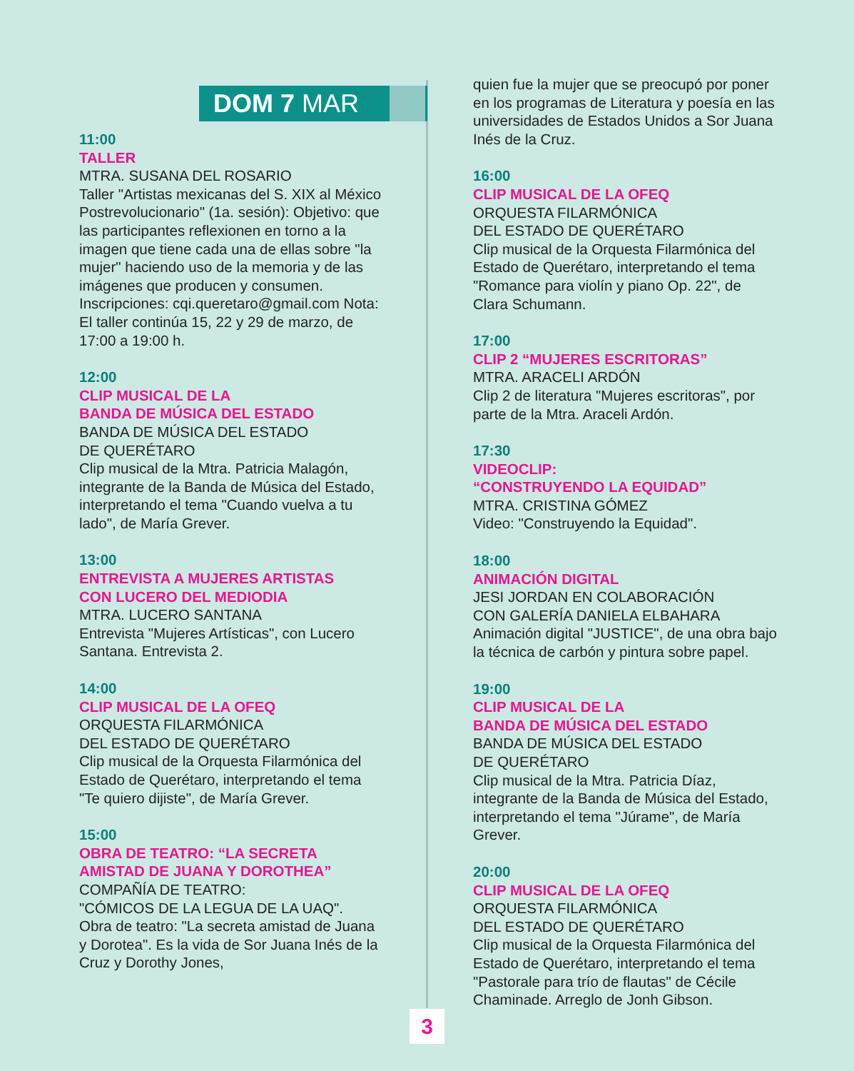DOM 7 MAR
11:00
TALLER
MTRA. SUSANA DEL ROSARIO
Taller "Artistas mexicanas del S. XIX al México Postrevolucionario" (1a. sesión): Objetivo: que las participantes reflexionen en torno a la imagen que tiene cada una de ellas sobre "la mujer" haciendo uso de la memoria y de las imágenes que producen y consumen. Inscripciones: cqi.queretaro@gmail.com Nota: El taller continúa 15, 22 y 29 de marzo, de 17:00 a 19:00 h.
12:00
CLIP MUSICAL DE LA
BANDA DE MÚSICA DEL ESTADO
BANDA DE MÚSICA DEL ESTADO
DE QUERÉTARO
Clip musical de la Mtra. Patricia Malagón, integrante de la Banda de Música del Estado, interpretando el tema "Cuando vuelva a tu lado", de María Grever.
13:00
ENTREVISTA A MUJERES ARTISTAS
CON LUCERO DEL MEDIODIA
MTRA. LUCERO SANTANA
Entrevista "Mujeres Artísticas", con Lucero Santana. Entrevista 2.
14:00
CLIP MUSICAL DE LA OFEQ
ORQUESTA FILARMÓNICA
DEL ESTADO DE QUERÉTARO
Clip musical de la Orquesta Filarmónica del Estado de Querétaro, interpretando el tema "Te quiero dijiste", de María Grever.
15:00
OBRA DE TEATRO: “LA SECRETA
AMISTAD DE JUANA Y DOROTHEA”
COMPAÑÍA DE TEATRO:
"CÓMICOS DE LA LEGUA DE LA UAQ".
Obra de teatro: "La secreta amistad de Juana y Dorotea". Es la vida de Sor Juana Inés de la Cruz y Dorothy Jones,
quien fue la mujer que se preocupó por poner en los programas de Literatura y poesía en las universidades de Estados Unidos a Sor Juana Inés de la Cruz.
16:00
CLIP MUSICAL DE LA OFEQ
ORQUESTA FILARMÓNICA
DEL ESTADO DE QUERÉTARO
Clip musical de la Orquesta Filarmónica del Estado de Querétaro, interpretando el tema "Romance para violín y piano Op. 22", de Clara Schumann.
17:00
CLIP 2 “MUJERES ESCRITORAS”
MTRA. ARACELI ARDÓN
Clip 2 de literatura "Mujeres escritoras", por parte de la Mtra. Araceli Ardón.
17:30
VIDEOCLIP:
“CONSTRUYENDO LA EQUIDAD”
MTRA. CRISTINA GÓMEZ
Video: "Construyendo la Equidad".
18:00
ANIMACIÓN DIGITAL
JESI JORDAN EN COLABORACIÓN
CON GALERÍA DANIELA ELBAHARA
Animación digital "JUSTICE", de una obra bajo la técnica de carbón y pintura sobre papel.
19:00
CLIP MUSICAL DE LA
BANDA DE MÚSICA DEL ESTADO
BANDA DE MÚSICA DEL ESTADO
DE QUERÉTARO
Clip musical de la Mtra. Patricia Díaz, integrante de la Banda de Música del Estado, interpretando el tema "Júrame", de María Grever.
20:00
CLIP MUSICAL DE LA OFEQ
ORQUESTA FILARMÓNICA
DEL ESTADO DE QUERÉTARO
Clip musical de la Orquesta Filarmónica del Estado de Querétaro, interpretando el tema "Pastorale para trío de flautas" de Cécile Chaminade. Arreglo de Jonh Gibson.
3